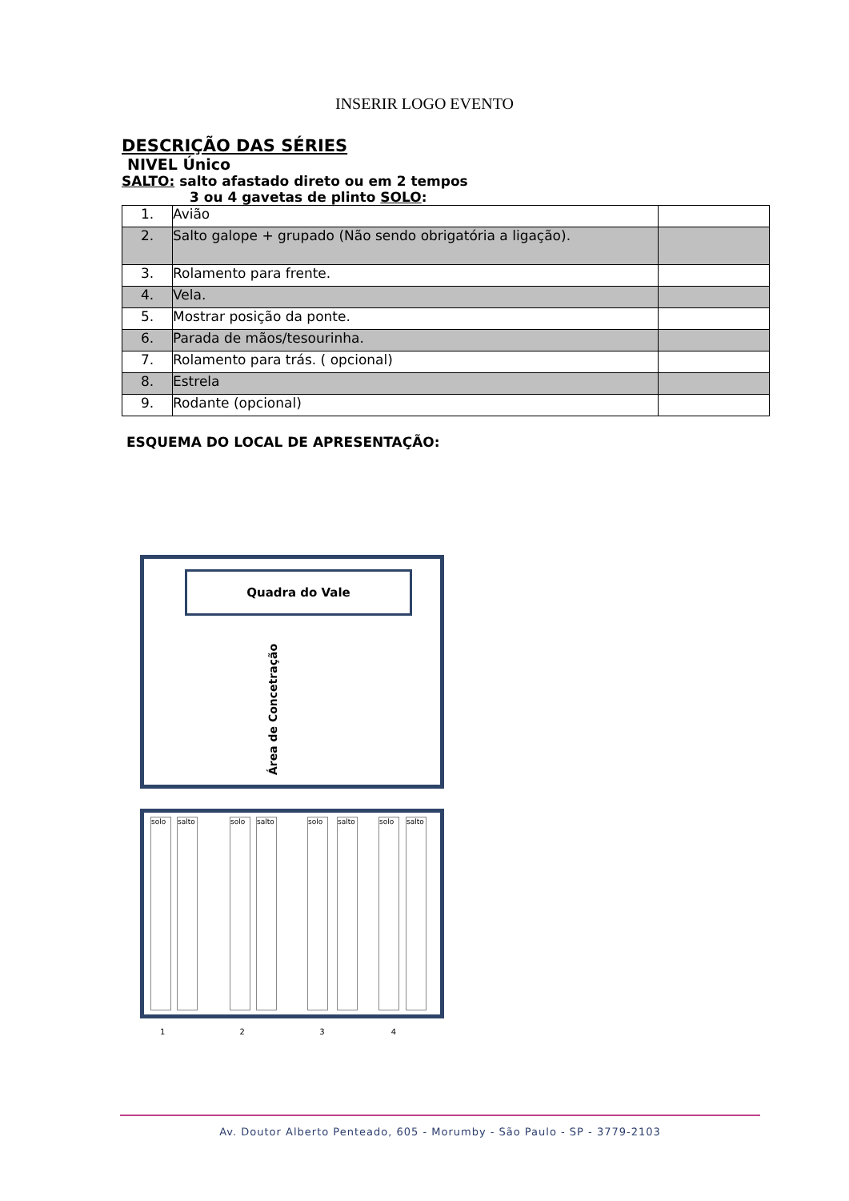INSERIR LOGO EVENTO
DESCRIÇÃO DAS SÉRIES
NIVEL Único
SALTO: salto afastado direto ou em 2 tempos
3 ou 4 gavetas de plinto SOLO:
| 1. | Avião | |
| 2. | Salto galope + grupado (Não sendo obrigatória a ligação). | |
| 3. | Rolamento para frente. | |
| 4. | Vela. | |
| 5. | Mostrar posição da ponte. | |
| 6. | Parada de mãos/tesourinha. | |
| 7. | Rolamento para trás. ( opcional) | |
| 8. | Estrela | |
| 9. | Rodante (opcional) | |
ESQUEMA DO LOCAL DE APRESENTAÇÃO:
Quadra do Vale
Área de Concetração
solo
salto
solo
salto
solo
salto
solo
salto
1 2 3 4
Av. Doutor Alberto Penteado, 605 - Morumby - São Paulo - SP - 3779-2103